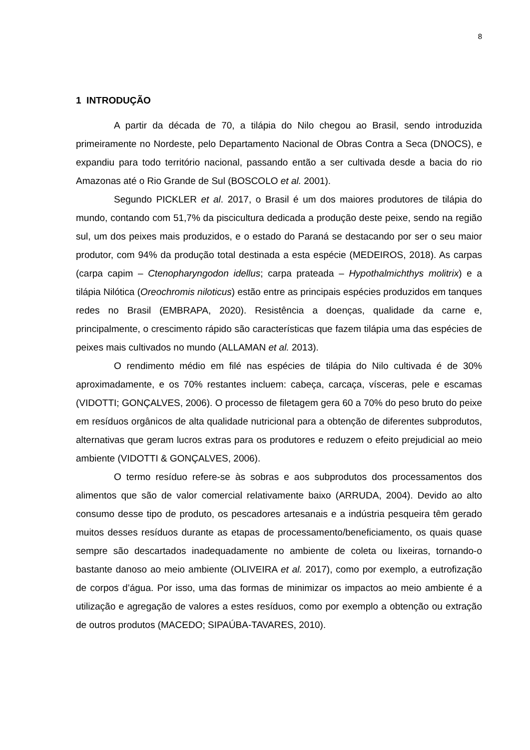8
1 INTRODUÇÃO
A partir da década de 70, a tilápia do Nilo chegou ao Brasil, sendo introduzida primeiramente no Nordeste, pelo Departamento Nacional de Obras Contra a Seca (DNOCS), e expandiu para todo território nacional, passando então a ser cultivada desde a bacia do rio Amazonas até o Rio Grande de Sul (BOSCOLO et al. 2001).
Segundo PICKLER et al. 2017, o Brasil é um dos maiores produtores de tilápia do mundo, contando com 51,7% da piscicultura dedicada a produção deste peixe, sendo na região sul, um dos peixes mais produzidos, e o estado do Paraná se destacando por ser o seu maior produtor, com 94% da produção total destinada a esta espécie (MEDEIROS, 2018). As carpas (carpa capim – Ctenopharyngodon idellus; carpa prateada – Hypothalmichthys molitrix) e a tilápia Nilótica (Oreochromis niloticus) estão entre as principais espécies produzidos em tanques redes no Brasil (EMBRAPA, 2020). Resistência a doenças, qualidade da carne e, principalmente, o crescimento rápido são características que fazem tilápia uma das espécies de peixes mais cultivados no mundo (ALLAMAN et al. 2013).
O rendimento médio em filé nas espécies de tilápia do Nilo cultivada é de 30% aproximadamente, e os 70% restantes incluem: cabeça, carcaça, vísceras, pele e escamas (VIDOTTI; GONÇALVES, 2006). O processo de filetagem gera 60 a 70% do peso bruto do peixe em resíduos orgânicos de alta qualidade nutricional para a obtenção de diferentes subprodutos, alternativas que geram lucros extras para os produtores e reduzem o efeito prejudicial ao meio ambiente (VIDOTTI & GONÇALVES, 2006).
O termo resíduo refere-se às sobras e aos subprodutos dos processamentos dos alimentos que são de valor comercial relativamente baixo (ARRUDA, 2004). Devido ao alto consumo desse tipo de produto, os pescadores artesanais e a indústria pesqueira têm gerado muitos desses resíduos durante as etapas de processamento/beneficiamento, os quais quase sempre são descartados inadequadamente no ambiente de coleta ou lixeiras, tornando-o bastante danoso ao meio ambiente (OLIVEIRA et al. 2017), como por exemplo, a eutrofização de corpos d’água. Por isso, uma das formas de minimizar os impactos ao meio ambiente é a utilização e agregação de valores a estes resíduos, como por exemplo a obtenção ou extração de outros produtos (MACEDO; SIPAÚBA-TAVARES, 2010).